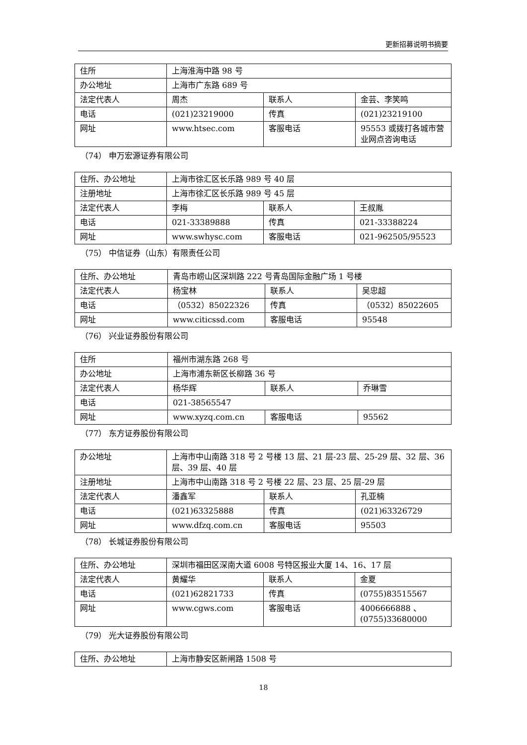更新招募说明书摘要
| 住所 | 上海淮海中路 98 号 | | |
| 办公地址 | 上海市广东路 689 号 | | |
| 法定代表人 | 周杰 | 联系人 | 金芸、李笑鸣 |
| 电话 | (021)23219000 | 传真 | (021)23219100 |
| 网址 | www.htsec.com | 客服电话 | 95553 或拨打各城市营业网点咨询电话 |
（74） 申万宏源证券有限公司
| 住所、办公地址 | 上海市徐汇区长乐路 989 号 40 层 | | |
| 注册地址 | 上海市徐汇区长乐路 989 号 45 层 | | |
| 法定代表人 | 李梅 | 联系人 | 王叔胤 |
| 电话 | 021-33389888 | 传真 | 021-33388224 |
| 网址 | www.swhysc.com | 客服电话 | 021-962505/95523 |
（75） 中信证券（山东）有限责任公司
| 住所、办公地址 | 青岛市崂山区深圳路 222 号青岛国际金融广场 1 号楼 | | |
| 法定代表人 | 杨宝林 | 联系人 | 吴忠超 |
| 电话 | （0532）85022326 | 传真 | （0532）85022605 |
| 网址 | www.citicssd.com | 客服电话 | 95548 |
（76） 兴业证券股份有限公司
| 住所 | 福州市湖东路 268 号 | | |
| 办公地址 | 上海市浦东新区长柳路 36 号 | | |
| 法定代表人 | 杨华辉 | 联系人 | 乔琳雪 |
| 电话 | 021-38565547 | | |
| 网址 | www.xyzq.com.cn | 客服电话 | 95562 |
（77） 东方证券股份有限公司
| 办公地址 | 上海市中山南路 318 号 2 号楼 13 层、21 层-23 层、25-29 层、32 层、36 层、39 层、40 层 | | |
| 注册地址 | 上海市中山南路 318 号 2 号楼 22 层、23 层、25 层-29 层 | | |
| 法定代表人 | 潘鑫军 | 联系人 | 孔亚楠 |
| 电话 | (021)63325888 | 传真 | (021)63326729 |
| 网址 | www.dfzq.com.cn | 客服电话 | 95503 |
（78） 长城证券股份有限公司
| 住所、办公地址 | 深圳市福田区深南大道 6008 号特区报业大厦 14、16、17 层 | | |
| 法定代表人 | 黄耀华 | 联系人 | 金夏 |
| 电话 | (021)62821733 | 传真 | (0755)83515567 |
| 网址 | www.cgws.com | 客服电话 | 4006666888 、(0755)33680000 |
（79） 光大证券股份有限公司
| 住所、办公地址 | 上海市静安区新闸路 1508 号 |
18